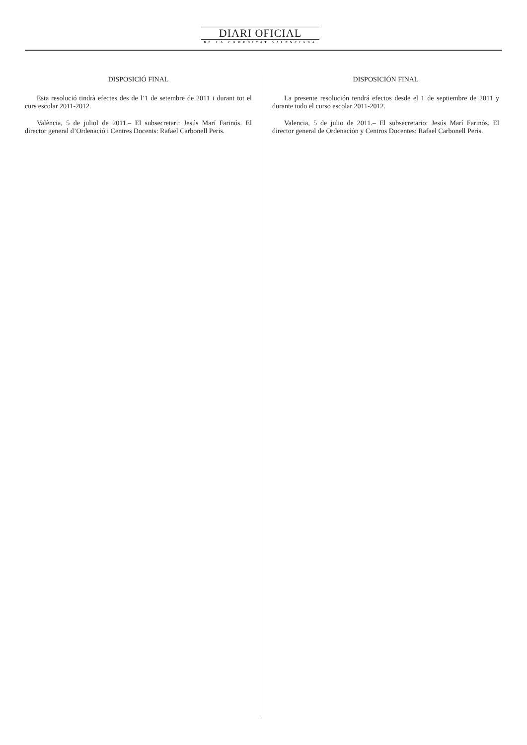DIARI OFICIAL
DE LA COMUNITAT VALENCIANA
DISPOSICIÓ FINAL
Esta resolució tindrà efectes des de l’1 de setembre de 2011 i durant tot el curs escolar 2011-2012.
València, 5 de juliol de 2011.– El subsecretari: Jesús Marí Farinós. El director general d’Ordenació i Centres Docents: Rafael Carbonell Peris.
DISPOSICIÓN FINAL
La presente resolución tendrá efectos desde el 1 de septiembre de 2011 y durante todo el curso escolar 2011-2012.
Valencia, 5 de julio de 2011.– El subsecretario: Jesús Marí Farinós. El director general de Ordenación y Centros Docentes: Rafael Carbonell Peris.